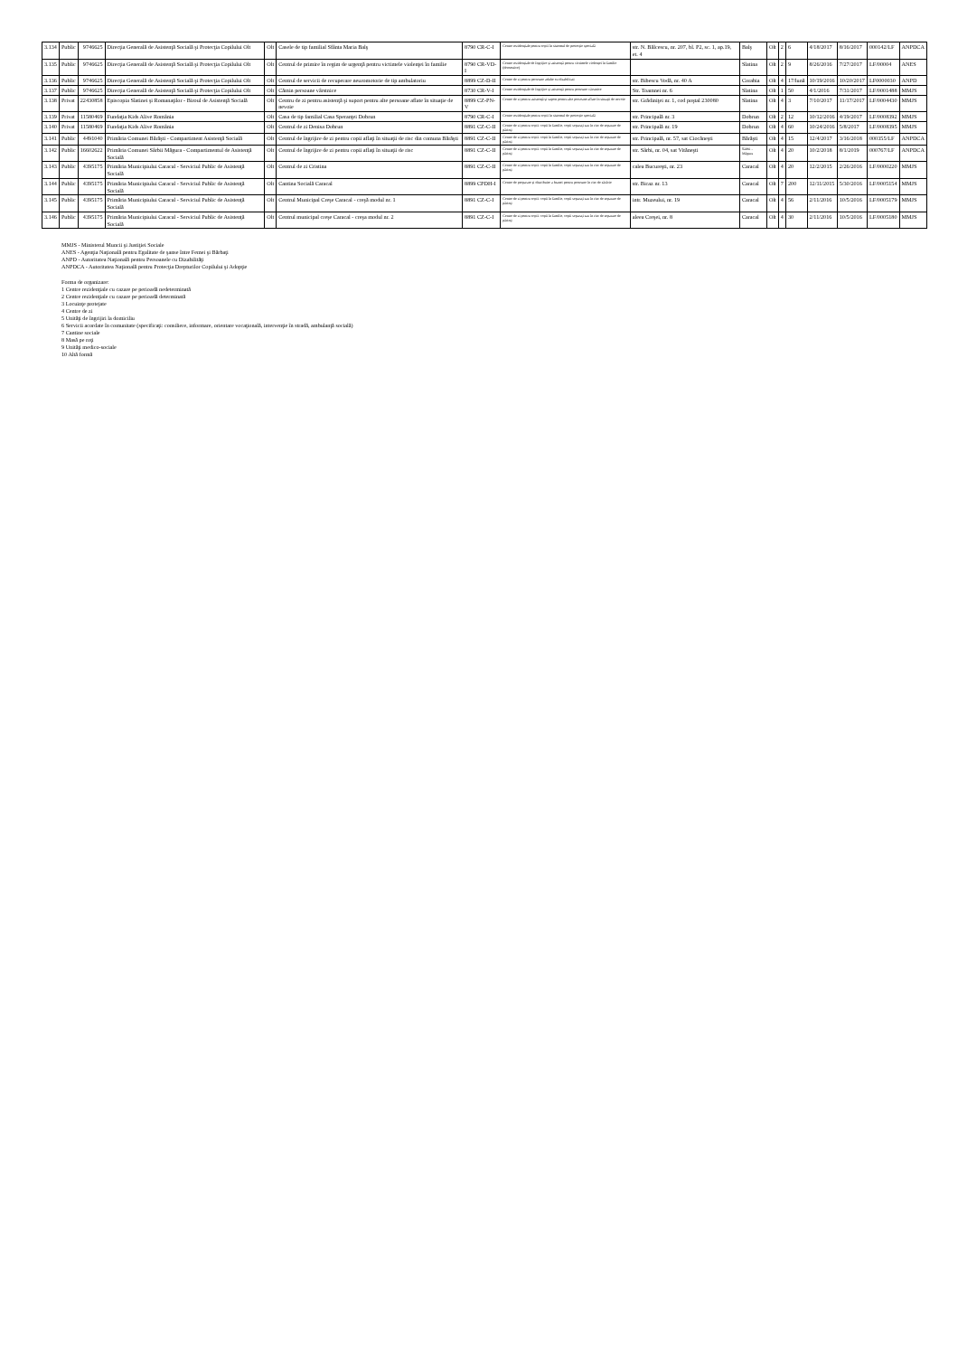| 3.134 | Public | 9746625 | Direcţia Generală de Asistenţă Socială şi Protecţia Copilului Olt | Olt | Casele de tip familial Sfânta Maria Balş | 8790 CR-C-I | Centre rezidenţiale pentru copii în sistemul de protecţie specială | str. N. Bălcescu, nr. 207, bl. P2, sc. 1, ap.19, et. 4 | Balş | Olt | 2 | 6 | 4/18/2017 | 8/16/2017 | 000142/LF | ANPDCA |
| 3.135 | Public | 9746625 | Direcţia Generală de Asistenţă Socială şi Protecţia Copilului Olt | Olt | Centrul de primire în regim de urgenţă pentru victimele violenţei în familie | 8790 CR-VD-I | Centre rezidenţiale de îngrijire şi asistenţă pentru victimele violenţei în familie (domestice) | | Slatina | Olt | 2 | 9 | 8/26/2016 | 7/27/2017 | LF/00004 | ANES |
| 3.136 | Public | 9746625 | Direcţia Generală de Asistenţă Socială şi Protecţia Copilului Olt | Olt | Centrul de servicii de recuperare neuromotorie de tip ambulatoriu | 8899 CZ-D-II | Centre de zi pentru persoane adulte cu dizabilitati | str. Bibescu Vodă, nr. 40 A | Corabia | Olt | 4 | 17/lună | 10/19/2016 | 10/20/2017 | LF0000030 | ANPD |
| 3.137 | Public | 9746625 | Direcţia Generală de Asistenţă Socială şi Protecţia Copilului Olt | Olt | Cămin persoane vârstnice | 8730 CR-V-I | Centre rezidenţiale de îngrijire şi asistenţă pentru persoane vârstnice | Str. Toamnei nr. 6 | Slatina | Olt | 1 | 50 | 4/1/2016 | 7/31/2017 | LF/0001488 | MMJS |
| 3.138 | Privat | 22430858 | Episcopia Slatinei şi Romanaţilor - Biroul de Asistenţă Socială | Olt | Centru de zi pentru asistenţă şi suport pentru alte persoane aflate în situaţie de nevoie | 8899 CZ-PN-V | Centre de zi pentru asistenţă şi suport pentru alte persoane aflate în situaţii de nevoie | str. Grădiniţei nr. 1, cod poştal 230080 | Slatina | Olt | 4 | 3 | 7/10/2017 | 11/17/2017 | LF/0004430 | MMJS |
| 3.139 | Privat | 11580469 | Fundaţia Kids Alive România | Olt | Casa de tip familial Casa Speranţei Dobrun | 8790 CR-C-I | Centre rezidenţiale pentru copii în sistemul de protecţie specială | str. Principală nr. 3 | Dobrun | Olt | 2 | 12 | 10/12/2016 | 4/19/2017 | LF/0008392 | MMJS |
| 3.140 | Privat | 11580469 | Fundaţia Kids Alive România | Olt | Centrul de zi Denisa Dobrun | 8891 CZ-C-II | Centre de zi pentru copii: copii în familie, copii separaţi sau în risc de separare de părinţi | str. Principală nr. 19 | Dobrun | Olt | 4 | 60 | 10/24/2016 | 5/8/2017 | LF/0008395 | MMJS |
| 3.141 | Public | 4491040 | Primăria Comunei Bărăşti - Compartiment Asistenţă Socială | Olt | Centrul de îngrijire de zi pentru copii aflaţi în situaţii de risc din comuna Bărăşti | 8891 CZ-C-II | Centre de zi pentru copii: copii în familie, copii separaţi sau în risc de separare de părinţi | str. Principală, nr. 57, sat Ciocăneşti | Bărăşti | Olt | 4 | 15 | 12/4/2017 | 3/16/2018 | 000355/LF | ANPDCA |
| 3.142 | Public | 16602622 | Primăria Comunei Sârbii Măgura - Compartimentul de Asistenţă Socială | Olt | Centrul de îngrijire de zi pentru copii aflaţi în situaţii de risc | 8891 CZ-C-II | Centre de zi pentru copii: copii în familie, copii separaţi sau în risc de separare de părinţi | str. Sârbi, nr. 04, sat Vităneşti | Sârbii - Măgura | Olt | 4 | 20 | 10/2/2018 | 8/1/2019 | 000767/LF | ANPDCA |
| 3.143 | Public | 4395175 | Primăria Municipiului Caracal - Serviciul Public de Asistenţă Socială | Olt | Centrul de zi Cristina | 8891 CZ-C-II | Centre de zi pentru copii: copii în familie, copii separaţi sau în risc de separare de părinţi | calea Bucureşti, nr. 23 | Caracal | Olt | 4 | 20 | 12/2/2015 | 2/26/2016 | LF/0000220 | MMJS |
| 3.144 | Public | 4395175 | Primăria Municipiului Caracal - Serviciul Public de Asistenţă Socială | Olt | Cantina Socială Caracal | 8899 CPDH-I | Centre de preparare şi distribuire a hranei pentru persoane în risc de sărăcie | str. Bicaz nr. 13 | Caracal | Olt | 7 | 200 | 12/11/2015 | 5/30/2016 | LF/0005154 | MMJS |
| 3.145 | Public | 4395175 | Primăria Municipiului Caracal - Serviciul Public de Asistenţă Socială | Olt | Centrul Municipal Creşe Caracal - creşă modul nr. 1 | 8891 CZ-C-I | Centre de zi pentru copii: copii în familie, copii separaţi sau în risc de separare de părinţi | intr. Muzeului, nr. 19 | Caracal | Olt | 4 | 56 | 2/11/2016 | 10/5/2016 | LF/0005179 | MMJS |
| 3.146 | Public | 4395175 | Primăria Municipiului Caracal - Serviciul Public de Asistenţă Socială | Olt | Centrul municipal creşe Caracal - creşa modul nr. 2 | 8891 CZ-C-I | Centre de zi pentru copii: copii în familie, copii separaţi sau în risc de separare de părinţi | aleea Creşei, nr. 8 | Caracal | Olt | 4 | 30 | 2/11/2016 | 10/5/2016 | LF/0005180 | MMJS |
MMJS - Ministerul Muncii şi Justiţiei Sociale
ANES - Agenţia Naţională pentru Egalitate de şanse între Femei şi Bărbaţi
ANPD - Autoritatea Naţională pentru Persoanele cu Dizabilităţi
ANPDCA - Autoritatea Naţională pentru Protecţia Drepturilor Copilului şi Adopţie
Forma de organizare:
1 Centre rezidenţiale cu cazare pe perioadă nedeterminată
2 Centre rezidenţiale cu cazare pe perioadă determinată
3 Locuinţe protejate
4 Centre de zi
5 Unităţi de îngrijiri la domiciliu
6 Servicii acordate în comunitate (specificaţi: consiliere, informare, orientare vocaţională, intervenţie în stradă, ambulanţă socială)
7 Cantine sociale
8 Masă pe roţi
9 Unităţi medico-sociale
10 Altă formă